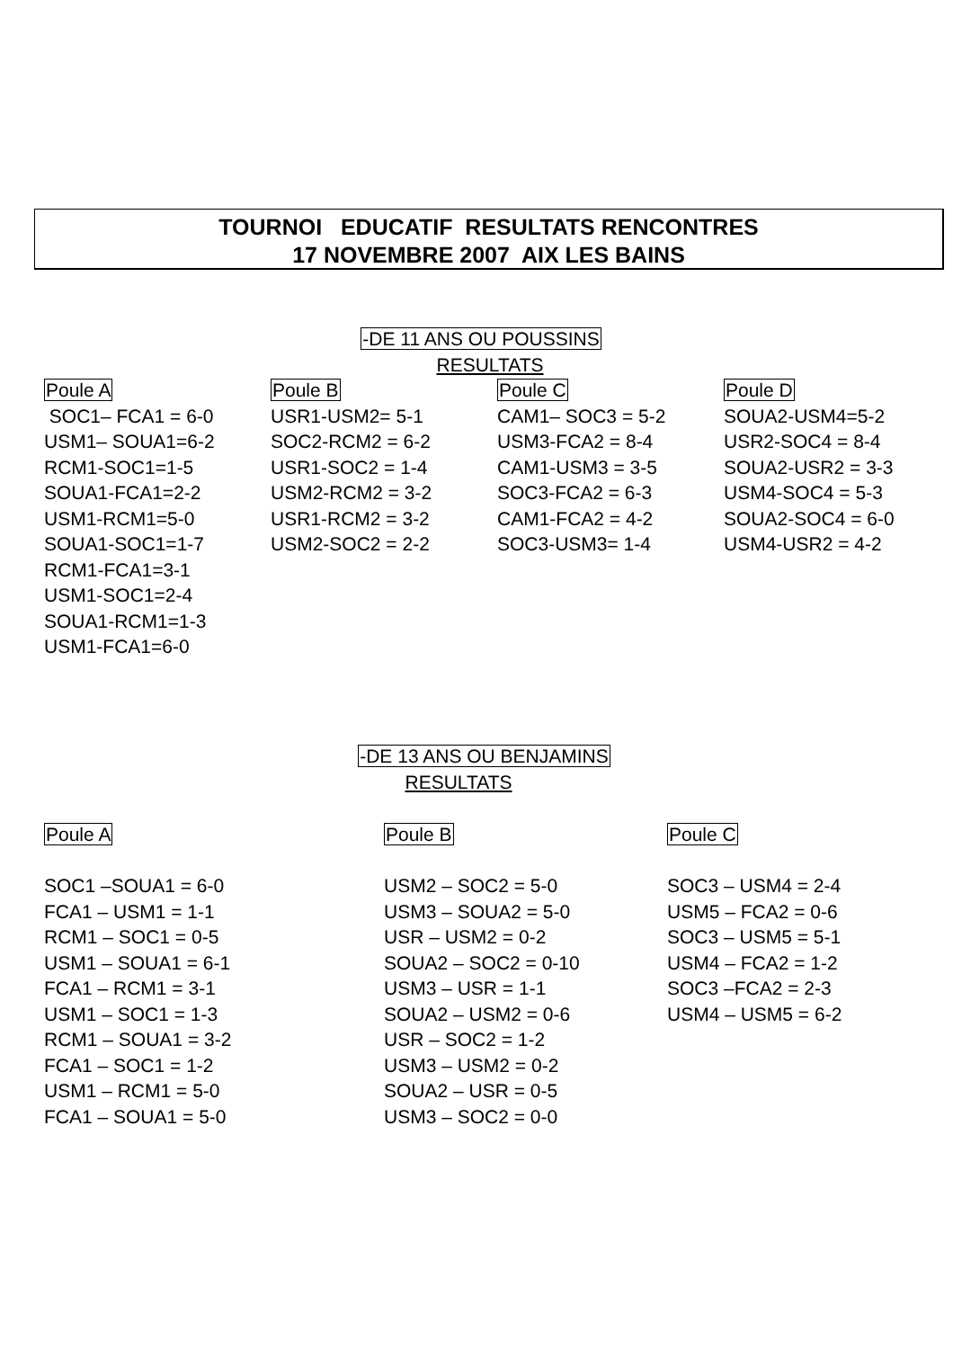TOURNOI EDUCATIF RESULTATS RENCONTRES
17 NOVEMBRE 2007 AIX LES BAINS
-DE 11 ANS OU POUSSINS
RESULTATS
Poule A
SOC1– FCA1 = 6-0
USM1– SOUA1=6-2
RCM1-SOC1=1-5
SOUA1-FCA1=2-2
USM1-RCM1=5-0
SOUA1-SOC1=1-7
RCM1-FCA1=3-1
USM1-SOC1=2-4
SOUA1-RCM1=1-3
USM1-FCA1=6-0
Poule B
USR1-USM2= 5-1
SOC2-RCM2 = 6-2
USR1-SOC2 = 1-4
USM2-RCM2 = 3-2
USR1-RCM2 = 3-2
USM2-SOC2 = 2-2
Poule C
CAM1– SOC3 = 5-2
USM3-FCA2 = 8-4
CAM1-USM3 = 3-5
SOC3-FCA2 = 6-3
CAM1-FCA2 = 4-2
SOC3-USM3= 1-4
Poule D
SOUA2-USM4=5-2
USR2-SOC4 = 8-4
SOUA2-USR2 = 3-3
USM4-SOC4 = 5-3
SOUA2-SOC4 = 6-0
USM4-USR2 = 4-2
-DE 13 ANS OU BENJAMINS
RESULTATS
Poule A
SOC1 –SOUA1 = 6-0
FCA1 – USM1 = 1-1
RCM1 – SOC1 = 0-5
USM1 – SOUA1 = 6-1
FCA1 – RCM1 = 3-1
USM1 – SOC1 = 1-3
RCM1 – SOUA1 = 3-2
FCA1 – SOC1 = 1-2
USM1 – RCM1 = 5-0
FCA1 – SOUA1 = 5-0
Poule B
USM2 – SOC2 = 5-0
USM3 – SOUA2 = 5-0
USR – USM2 = 0-2
SOUA2 – SOC2 = 0-10
USM3 – USR = 1-1
SOUA2 – USM2 = 0-6
USR – SOC2 = 1-2
USM3 – USM2 = 0-2
SOUA2 – USR = 0-5
USM3 – SOC2 = 0-0
Poule C
SOC3 – USM4 = 2-4
USM5 – FCA2 = 0-6
SOC3 – USM5 = 5-1
USM4 – FCA2 = 1-2
SOC3 –FCA2 = 2-3
USM4 – USM5 = 6-2